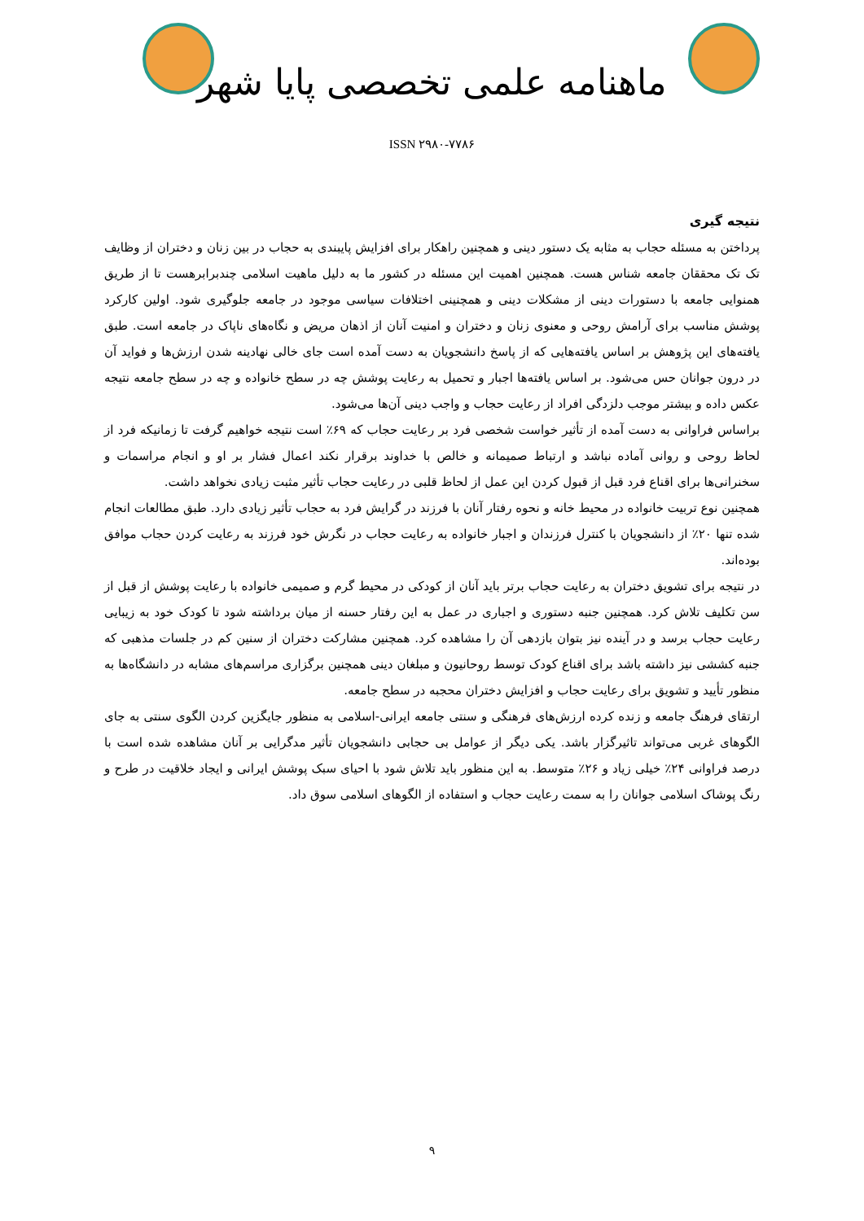ماهنامه علمی تخصصی پایا شهر
ISSN ۲۹۸۰-۷۷۸۶
نتیجه گیری
پرداختن به مسئله حجاب به مثابه یک دستور دینی و همچنین راهکار برای افزایش پایبندی به حجاب در بین زنان و دختران از وظایف تک تک محققان جامعه شناس هست. همچنین اهمیت این مسئله در کشور ما به دلیل ماهیت اسلامی چندبرابرهست تا از طریق همنوایی جامعه با دستورات دینی از مشکلات دینی و همچنینی اختلافات سیاسی موجود در جامعه جلوگیری شود. اولین کارکرد پوشش مناسب برای آرامش روحی و معنوی زنان و دختران و امنیت آنان از اذهان مریض و نگاه‌های ناپاک در جامعه است. طبق یافته‌های این پژوهش بر اساس یافته‌هایی که از پاسخ دانشجویان به دست آمده است جای خالی نهادینه شدن ارزش‌ها و فواید آن در درون جوانان حس می‌شود. بر اساس یافته‌ها اجبار و تحمیل به رعایت پوشش چه در سطح خانواده و چه در سطح جامعه نتیجه عکس داده و بیشتر موجب دلزدگی افراد از رعایت حجاب و واجب دینی آن‌ها می‌شود.
براساس فراوانی به دست آمده از تأثیر خواست شخصی فرد بر رعایت حجاب که ۶۹٪ است نتیجه خواهیم گرفت تا زمانیکه فرد از لحاظ روحی و روانی آماده نباشد و ارتباط صمیمانه و خالص با خداوند برقرار نکند اعمال فشار بر او و انجام مراسمات و سخنرانی‌ها برای اقناع فرد قبل از قبول کردن این عمل از لحاظ قلبی در رعایت حجاب تأثیر مثبت زیادی نخواهد داشت.
همچنین نوع تربیت خانواده در محیط خانه و نحوه رفتار آنان با فرزند در گرایش فرد به حجاب تأثیر زیادی دارد. طبق مطالعات انجام شده تنها ۲۰٪ از دانشجویان با کنترل فرزندان و اجبار خانواده به رعایت حجاب در نگرش خود فرزند به رعایت کردن حجاب موافق بوده‌اند.
در نتیجه برای تشویق دختران به رعایت حجاب برتر باید آنان از کودکی در محیط گرم و صمیمی خانواده با رعایت پوشش از قبل از سن تکلیف تلاش کرد. همچنین جنبه دستوری و اجباری در عمل به این رفتار حسنه از میان برداشته شود تا کودک خود به زیبایی رعایت حجاب برسد و در آینده نیز بتوان بازدهی آن را مشاهده کرد. همچنین مشارکت دختران از سنین کم در جلسات مذهبی که جنبه کششی نیز داشته باشد برای اقناع کودک توسط روحانیون و مبلغان دینی همچنین برگزاری مراسم‌های مشابه در دانشگاه‌ها به منظور تأیید و تشویق برای رعایت حجاب و افزایش دختران محجبه در سطح جامعه.
ارتقای فرهنگ جامعه و زنده کرده ارزش‌های فرهنگی و سنتی جامعه ایرانی-اسلامی به منظور جایگزین کردن الگوی سنتی به جای الگوهای غربی می‌تواند تاثیرگزار باشد. یکی دیگر از عوامل بی حجابی دانشجویان تأثیر مدگرایی بر آنان مشاهده شده است با درصد فراوانی ۲۴٪ خیلی زیاد و ۲۶٪ متوسط. به این منظور باید تلاش شود با احیای سبک پوشش ایرانی و ایجاد خلاقیت در طرح و رنگ پوشاک اسلامی جوانان را به سمت رعایت حجاب و استفاده از الگوهای اسلامی سوق داد.
۹